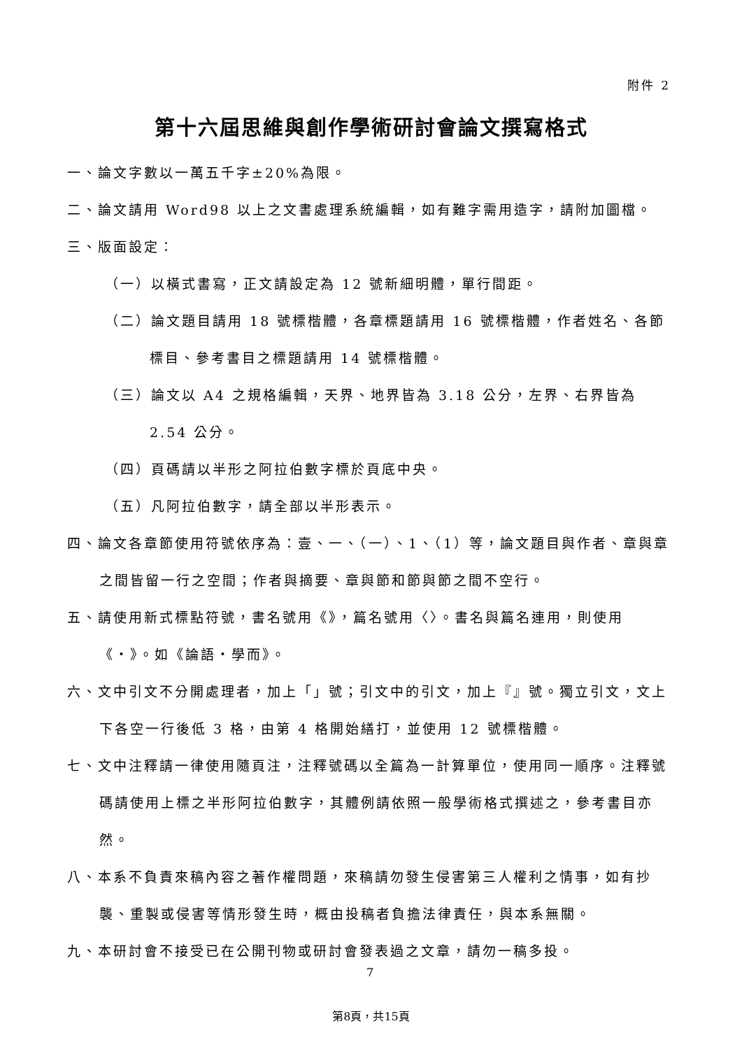附件 2
第十六屆思維與創作學術研討會論文撰寫格式
一、論文字數以一萬五千字±20%為限。
二、論文請用 Word98 以上之文書處理系統編輯，如有難字需用造字，請附加圖檔。
三、版面設定：
（一）以橫式書寫，正文請設定為 12 號新細明體，單行間距。
（二）論文題目請用 18 號標楷體，各章標題請用 16 號標楷體，作者姓名、各節標目、參考書目之標題請用 14 號標楷體。
（三）論文以 A4 之規格編輯，天界、地界皆為 3.18 公分，左界、右界皆為 2.54 公分。
（四）頁碼請以半形之阿拉伯數字標於頁底中央。
（五）凡阿拉伯數字，請全部以半形表示。
四、論文各章節使用符號依序為：壹、一、（一）、1、（1）等，論文題目與作者、章與章之間皆留一行之空間；作者與摘要、章與節和節與節之間不空行。
五、請使用新式標點符號，書名號用《》，篇名號用〈〉。書名與篇名連用，則使用《‧》。如《論語‧學而》。
六、文中引文不分開處理者，加上「」號；引文中的引文，加上『』號。獨立引文，文上下各空一行後低 3 格，由第 4 格開始繕打，並使用 12 號標楷體。
七、文中注釋請一律使用隨頁注，注釋號碼以全篇為一計算單位，使用同一順序。注釋號碼請使用上標之半形阿拉伯數字，其體例請依照一般學術格式撰述之，參考書目亦然。
八、本系不負責來稿內容之著作權問題，來稿請勿發生侵害第三人權利之情事，如有抄襲、重製或侵害等情形發生時，概由投稿者負擔法律責任，與本系無關。
九、本研討會不接受已在公開刊物或研討會發表過之文章，請勿一稿多投。
7
第8頁，共15頁